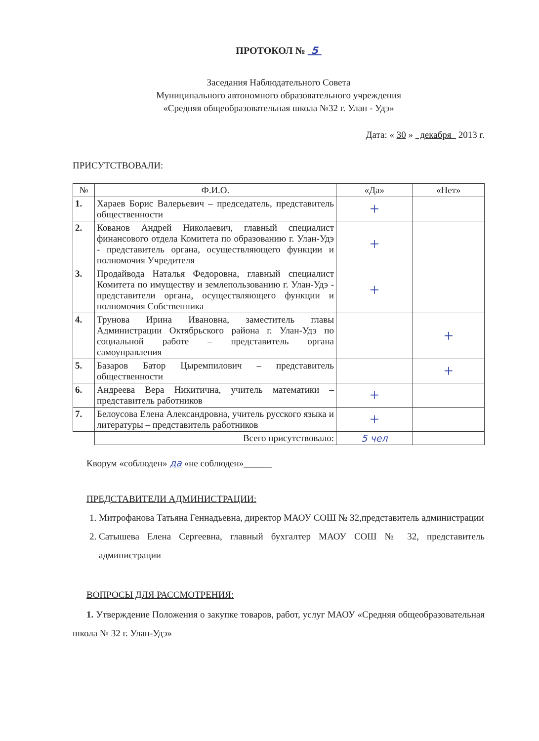ПРОТОКОЛ № 5
Заседания Наблюдательного Совета
Муниципального автономного образовательного учреждения
«Средняя общеобразовательная школа №32 г. Улан - Удэ»
Дата: « 30 » декабря 2013 г.
ПРИСУТСТВОВАЛИ:
| № | Ф.И.О. | «Да» | «Нет» |
| --- | --- | --- | --- |
| 1. | Хараев Борис Валерьевич – председатель, представитель общественности | + | |
| 2. | Кованов Андрей Николаевич, главный специалист финансового отдела Комитета по образованию г. Улан-Удэ - представитель органа, осуществляющего функции и полномочия Учредителя | + | |
| 3. | Продайвода Наталья Федоровна, главный специалист Комитета по имуществу и землепользованию г. Улан-Удэ - представители органа, осуществляющего функции и полномочия Собственника | + | |
| 4. | Трунова Ирина Ивановна, заместитель главы Администрации Октябрьского района г. Улан-Удэ по социальной работе – представитель органа самоуправления | | + |
| 5. | Базаров Батор Цыремпилович – представитель общественности | | + |
| 6. | Андреева Вера Никитична, учитель математики – представитель работников | + | |
| 7. | Белоусова Елена Александровна, учитель русского языка и литературы – представитель работников | + | |
| | Всего присутствовало: | 5 чел | |
Кворум «соблюден» да «не соблюден»______
ПРЕДСТАВИТЕЛИ АДМИНИСТРАЦИИ:
1. Митрофанова Татьяна Геннадьевна, директор МАОУ СОШ № 32,представитель администрации
2. Сатышева Елена Сергеевна, главный бухгалтер МАОУ СОШ № 32, представитель администрации
ВОПРОСЫ ДЛЯ РАССМОТРЕНИЯ:
1. Утверждение Положения о закупке товаров, работ, услуг МАОУ «Средняя общеобразовательная школа № 32 г. Улан-Удэ»